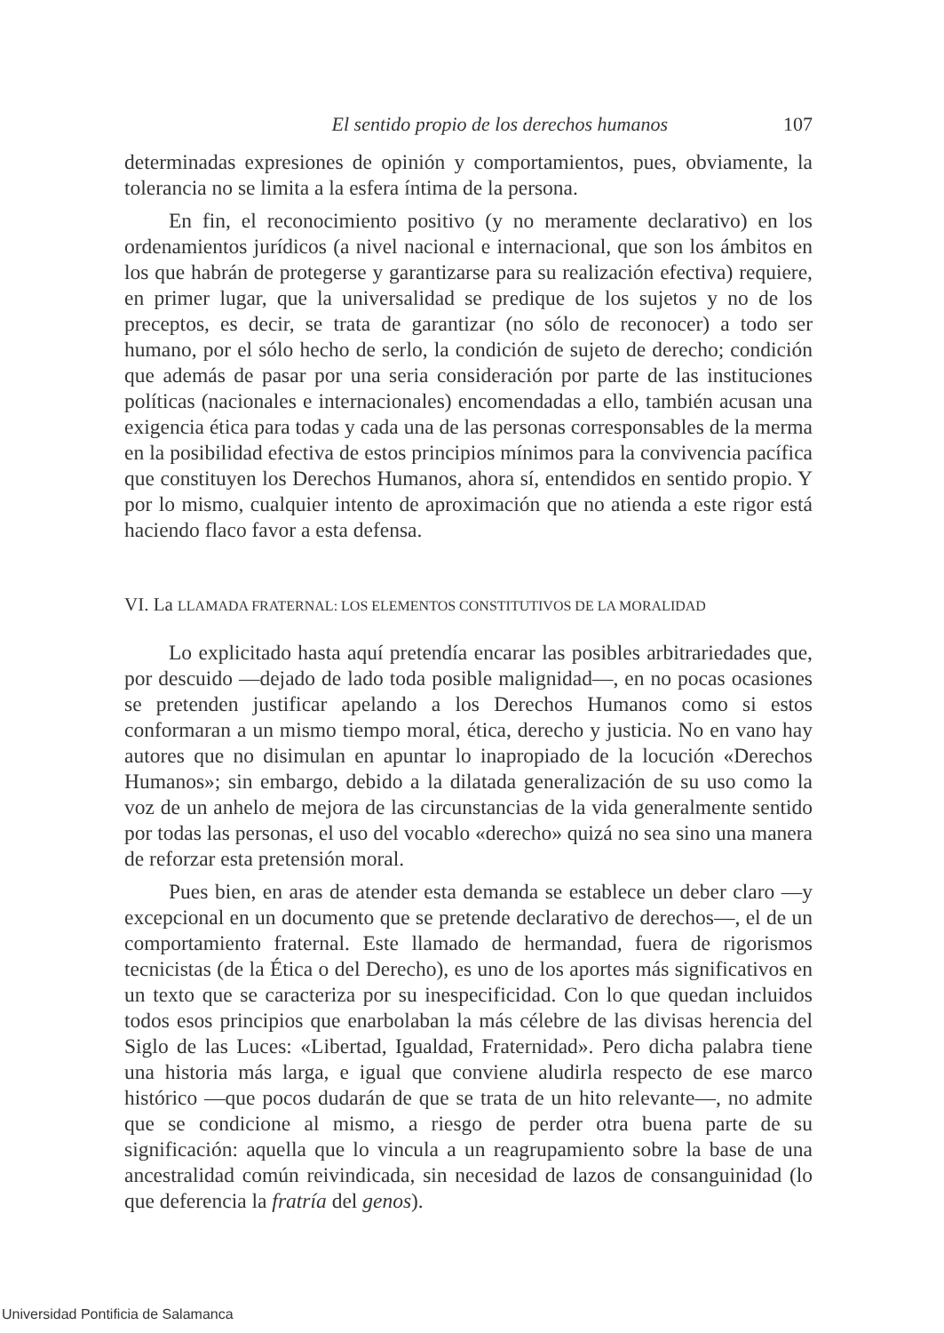El sentido propio de los derechos humanos 107
determinadas expresiones de opinión y comportamientos, pues, obviamente, la tolerancia no se limita a la esfera íntima de la persona.
En fin, el reconocimiento positivo (y no meramente declarativo) en los ordenamientos jurídicos (a nivel nacional e internacional, que son los ámbitos en los que habrán de protegerse y garantizarse para su realización efectiva) requiere, en primer lugar, que la universalidad se predique de los sujetos y no de los preceptos, es decir, se trata de garantizar (no sólo de reconocer) a todo ser humano, por el sólo hecho de serlo, la condición de sujeto de derecho; condición que además de pasar por una seria consideración por parte de las instituciones políticas (nacionales e internacionales) encomendadas a ello, también acusan una exigencia ética para todas y cada una de las personas corresponsables de la merma en la posibilidad efectiva de estos principios mínimos para la convivencia pacífica que constituyen los Derechos Humanos, ahora sí, entendidos en sentido propio. Y por lo mismo, cualquier intento de aproximación que no atienda a este rigor está haciendo flaco favor a esta defensa.
VI. La LLAMADA FRATERNAL: LOS ELEMENTOS CONSTITUTIVOS DE LA MORALIDAD
Lo explicitado hasta aquí pretendía encarar las posibles arbitrariedades que, por descuido —dejado de lado toda posible malignidad—, en no pocas ocasiones se pretenden justificar apelando a los Derechos Humanos como si estos conformaran a un mismo tiempo moral, ética, derecho y justicia. No en vano hay autores que no disimulan en apuntar lo inapropiado de la locución «Derechos Humanos»; sin embargo, debido a la dilatada generalización de su uso como la voz de un anhelo de mejora de las circunstancias de la vida generalmente sentido por todas las personas, el uso del vocablo «derecho» quizá no sea sino una manera de reforzar esta pretensión moral.
Pues bien, en aras de atender esta demanda se establece un deber claro —y excepcional en un documento que se pretende declarativo de derechos—, el de un comportamiento fraternal. Este llamado de hermandad, fuera de rigorismos tecnicistas (de la Ética o del Derecho), es uno de los aportes más significativos en un texto que se caracteriza por su inespecificidad. Con lo que quedan incluidos todos esos principios que enarbolaban la más célebre de las divisas herencia del Siglo de las Luces: «Libertad, Igualdad, Fraternidad». Pero dicha palabra tiene una historia más larga, e igual que conviene aludirla respecto de ese marco histórico —que pocos dudarán de que se trata de un hito relevante—, no admite que se condicione al mismo, a riesgo de perder otra buena parte de su significación: aquella que lo vincula a un reagrupamiento sobre la base de una ancestralidad común reivindicada, sin necesidad de lazos de consanguinidad (lo que deferencia la fratría del genos).
Universidad Pontificia de Salamanca